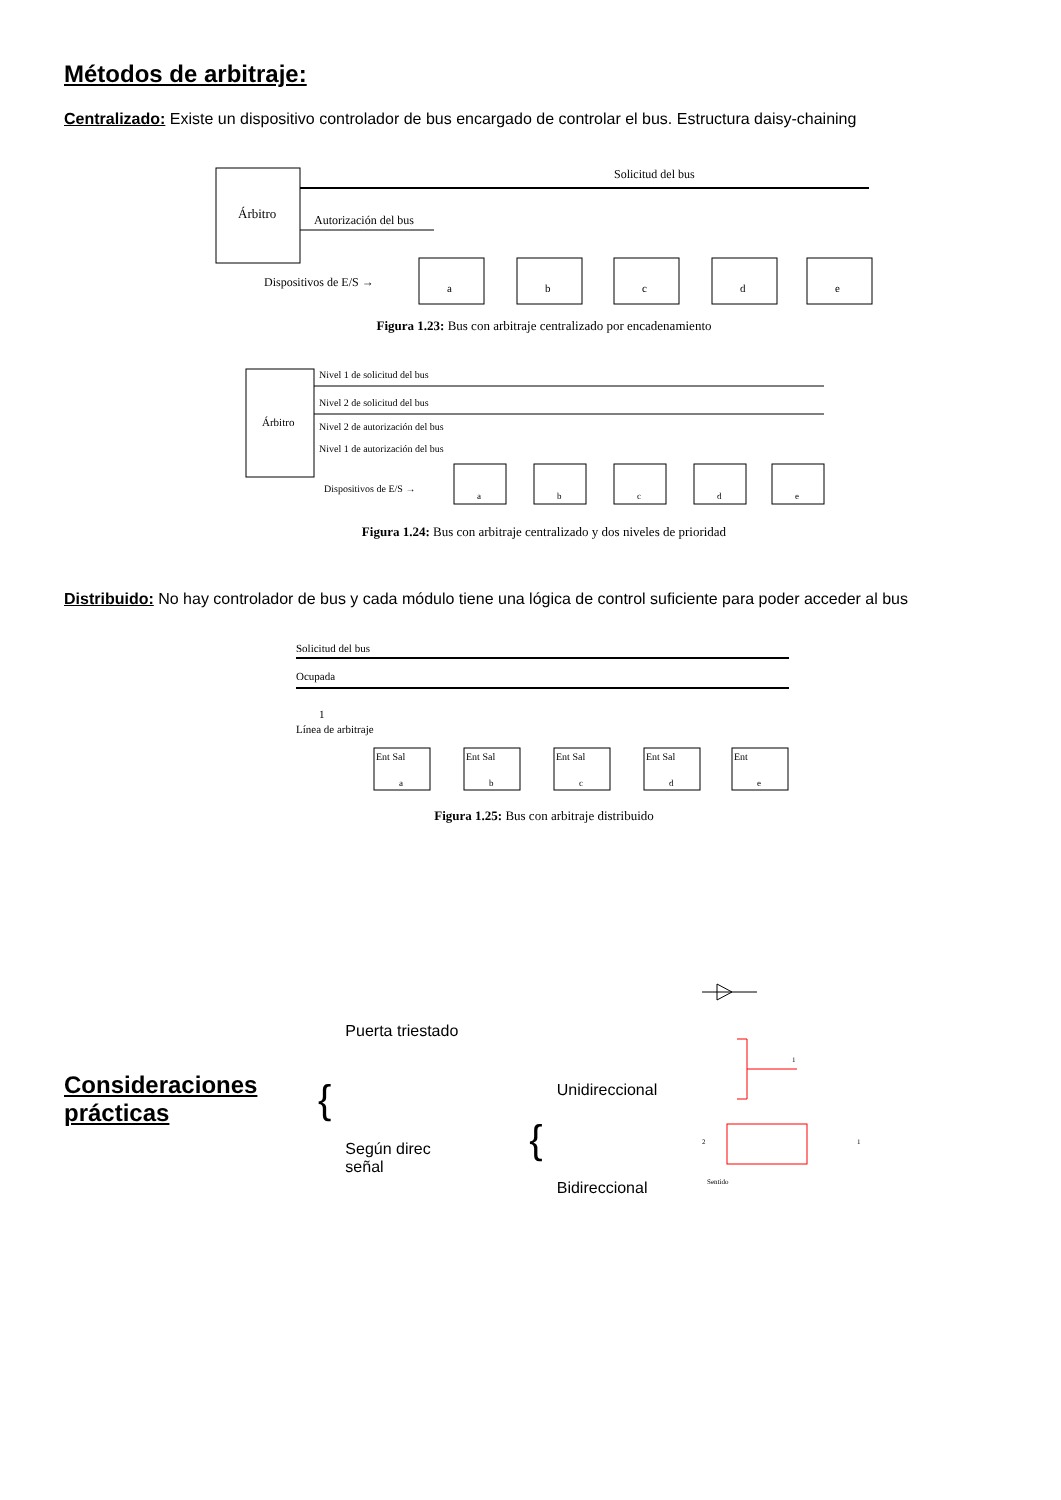Métodos de arbitraje:
Centralizado: Existe un dispositivo controlador de bus encargado de controlar el bus. Estructura daisy-chaining
Árbitro
Solicitud del bus
Autorización del bus
Dispositivos de E/S →
a
b
c
d
e
Figura 1.23: Bus con arbitraje centralizado por encadenamiento
Árbitro
Nivel 1 de solicitud del bus
Nivel 2 de solicitud del bus
Nivel 2 de autorización del bus
Nivel 1 de autorización del bus
Dispositivos de E/S →
a
b
c
d
e
Figura 1.24: Bus con arbitraje centralizado y dos niveles de prioridad
Distribuido: No hay controlador de bus y cada módulo tiene una lógica de control suficiente para poder acceder al bus
Solicitud del bus
Ocupada
1
Línea de arbitraje
Ent Sal
a
Ent Sal
b
Ent Sal
c
Ent Sal
d
Ent
e
Figura 1.25: Bus con arbitraje distribuido
Consideraciones prácticas
{
Puerta triestado
Según direc
señal
{
Unidireccional
Bidireccional
1
Sentido
2
1